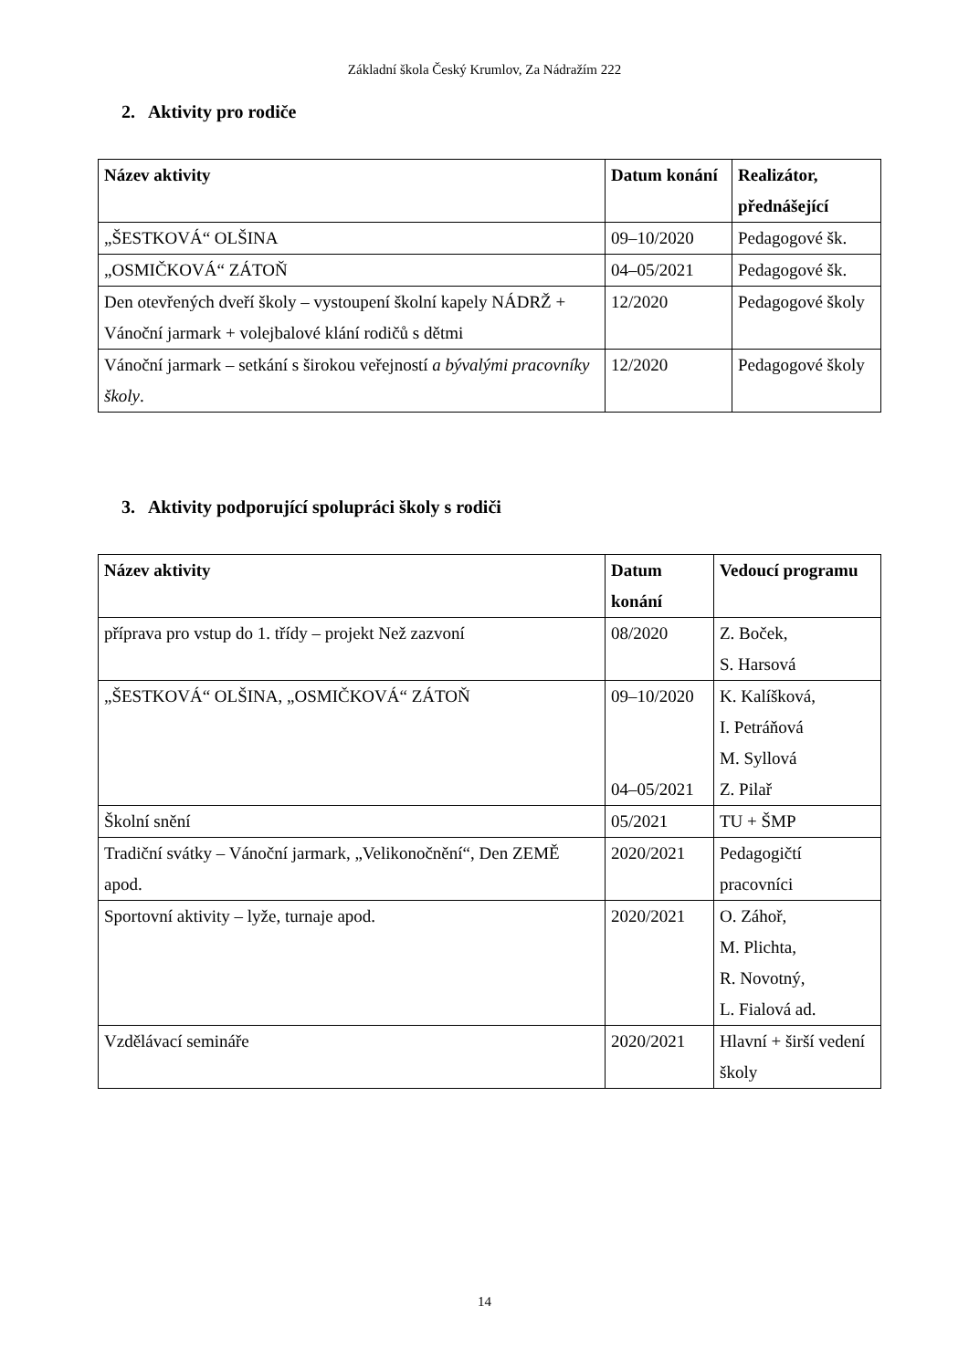Základní škola Český Krumlov, Za Nádražím 222
2. Aktivity pro rodiče
| Název aktivity | Datum konání | Realizátor, přednášející |
| --- | --- | --- |
| „ŠESTKOVÁ“ OLŠINA | 09–10/2020 | Pedagogové šk. |
| „OSMIČKOVÁ“ ZÁTOŇ | 04–05/2021 | Pedagogové šk. |
| Den otevřených dveří školy – vystoupení školní kapely NÁDRŽ + Vánoční jarmark + volejbalové klání rodičů s dětmi | 12/2020 | Pedagogové školy |
| Vánoční jarmark – setkání s širokou veřejností a bývalými pracovníky školy . | 12/2020 | Pedagogové školy |
3. Aktivity podporující spolupráci školy s rodiči
| Název aktivity | Datum konání | Vedoucí programu |
| --- | --- | --- |
| příprava pro vstup do 1. třídy – projekt Než zazvoní | 08/2020 | Z. Boček, S. Harsová |
| „ŠESTKOVÁ“ OLŠINA, „OSMIČKOVÁ“ ZÁTOŇ | 09–10/2020 04–05/2021 | K. Kalíšková, I. Petráňová M. Syllová Z. Pilař |
| Školní snění | 05/2021 | TU + ŠMP |
| Tradiční svátky – Vánoční jarmark, „Velikonočnění“, Den ZEMĚ apod. | 2020/2021 | Pedagogičtí pracovníci |
| Sportovní aktivity – lyže, turnaje apod. | 2020/2021 | O. Záhoř, M. Plichta, R. Novotný, L. Fialová ad. |
| Vzdělávací semináře | 2020/2021 | Hlavní + širší vedení školy |
14